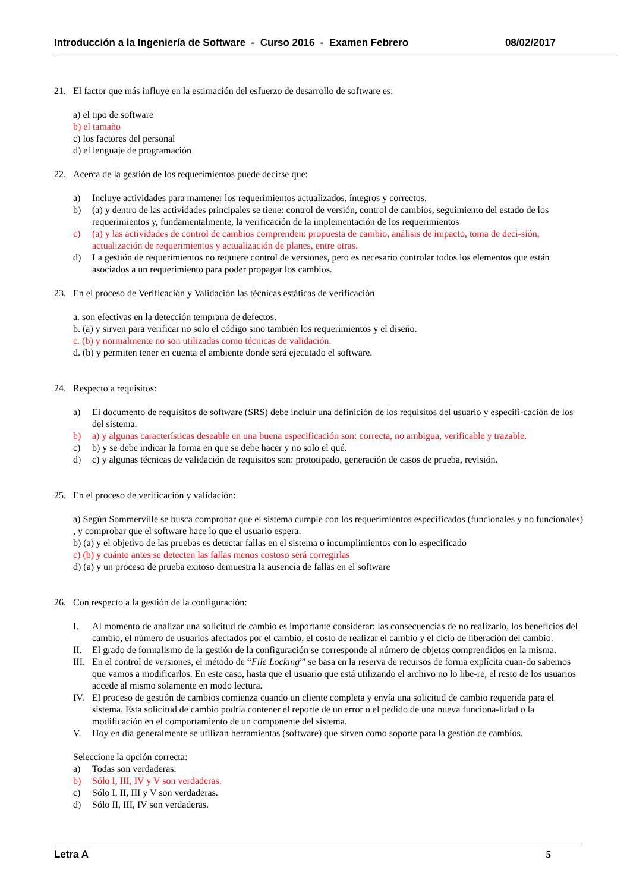Introducción a la Ingeniería de Software - Curso 2016 - Examen Febrero 08/02/2017
21. El factor que más influye en la estimación del esfuerzo de desarrollo de software es:
a) el tipo de software
b) el tamaño
c) los factores del personal
d) el lenguaje de programación
22. Acerca de la gestión de los requerimientos puede decirse que:
a) Incluye actividades para mantener los requerimientos actualizados, íntegros y correctos.
b) (a) y dentro de las actividades principales se tiene: control de versión, control de cambios, seguimiento del estado de los requerimientos y, fundamentalmente, la verificación de la implementación de los requerimientos
c) (a) y las actividades de control de cambios comprenden: propuesta de cambio, análisis de impacto, toma de deci-sión, actualización de requerimientos y actualización de planes, entre otras.
d) La gestión de requerimientos no requiere control de versiones, pero es necesario controlar todos los elementos que están asociados a un requerimiento para poder propagar los cambios.
23. En el proceso de Verificación y Validación las técnicas estáticas de verificación
a. son efectivas en la detección temprana de defectos.
b. (a) y sirven para verificar no solo el código sino también los requerimientos y el diseño.
c. (b) y normalmente no son utilizadas como técnicas de validación.
d. (b) y permiten tener en cuenta el ambiente donde será ejecutado el software.
24. Respecto a requisitos:
a) El documento de requisitos de software (SRS) debe incluir una definición de los requisitos del usuario y especifi-cación de los del sistema.
b) a) y algunas características deseable en una buena especificación son: correcta, no ambigua, verificable y trazable.
c) b) y se debe indicar la forma en que se debe hacer y no solo el qué.
d) c) y algunas técnicas de validación de requisitos son: prototipado, generación de casos de prueba, revisión.
25. En el proceso de verificación y validación:
a) Según Sommerville se busca comprobar que el sistema cumple con los requerimientos especificados (funcionales y no funcionales) , y comprobar que el software hace lo que el usuario espera.
b) (a) y el objetivo de las pruebas es detectar fallas en el sistema o incumplimientos con lo especificado
c) (b) y cuánto antes se detecten las fallas menos costoso será corregirlas
d) (a) y un proceso de prueba exitoso demuestra la ausencia de fallas en el software
26. Con respecto a la gestión de la configuración:
I. Al momento de analizar una solicitud de cambio es importante considerar: las consecuencias de no realizarlo, los beneficios del cambio, el número de usuarios afectados por el cambio, el costo de realizar el cambio y el ciclo de liberación del cambio.
II. El grado de formalismo de la gestión de la configuración se corresponde al número de objetos comprendidos en la misma.
III. En el control de versiones, el método de “File Locking”' se basa en la reserva de recursos de forma explícita cuan-do sabemos que vamos a modificarlos. En este caso, hasta que el usuario que está utilizando el archivo no lo libe-re, el resto de los usuarios accede al mismo solamente en modo lectura.
IV. El proceso de gestión de cambios comienza cuando un cliente completa y envía una solicitud de cambio requerida para el sistema. Esta solicitud de cambio podría contener el reporte de un error o el pedido de una nueva funciona-lidad o la modificación en el comportamiento de un componente del sistema.
V. Hoy en día generalmente se utilizan herramientas (software) que sirven como soporte para la gestión de cambios.
Seleccione la opción correcta:
a) Todas son verdaderas.
b) Sólo I, III, IV y V son verdaderas.
c) Sólo I, II, III y V son verdaderas.
d) Sólo II, III, IV son verdaderas.
Letra A 5